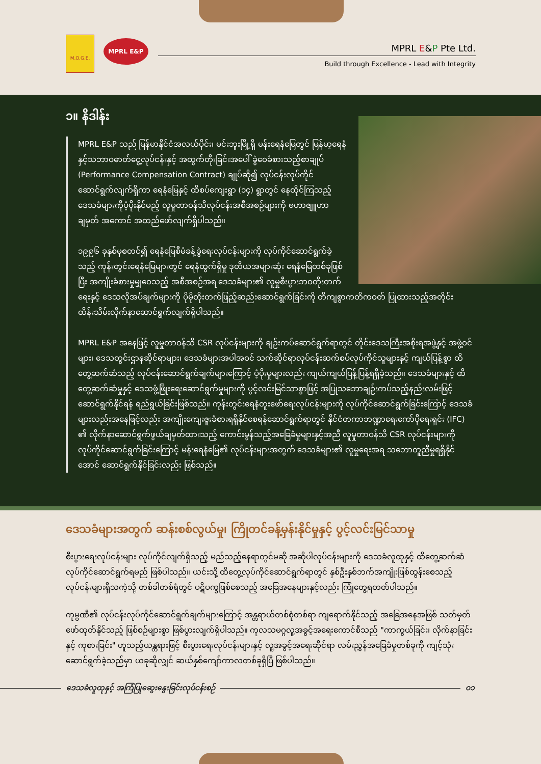M.O.G.E.
MPRL E&P
MPRL E&P Pte Ltd.
Build through Excellence - Lead with Integrity
၁။ နိဒါန်း
MPRL E&P သည် မြန်မာနိုင်ငံအလယ်ပိုင်း၊ မင်းဘူးမြို့ရှိ မန်းရေနံမြေတွင် မြန်မာ့ရေနံနှင့်သဘာဝဓာတ်ငွေ့လုပ်ငန်းနှင့် အထွက်တိုးခြင်းအပေါ် ခွဲဝေခံစားသည့်စာချုပ် (Performance Compensation Contract) ချုပ်ဆို၍ လုပ်ငန်းလုပ်ကိုင်ဆောင်ရွက်လျက်ရှိကာ ရေနံမြေနှင့် ထိစပ်ကျေးရွာ (၁၄) ရွာတွင် နေထိုင်ကြသည့် ဒေသခံများကိုပံ့ပိုးနိုင်မည့် လူမှုတာဝန်သိလုပ်ငန်းအစီအစဉ်များကို ဗဟာဇျူဟာချမှတ် အကောင် အထည်ဖော်လျက်ရှိပါသည်။
၁၉၉၆ ခုနှစ်မှစတင်၍ ရေနံမြေစီမံခန့်ခွဲရေးလုပ်ငန်းများကို လုပ်ကိုင်ဆောင်ရွက်ခဲ့သည့် ကုန်းတွင်းရေနံမြေများတွင် ရေနံထွက်ရှိမှု ဒုတိယအများဆုံး ရေနံမြေတစ်ခုဖြစ်ပြီး အကျိုးခံစားမှုမျှဝေသည့် အစီအစဉ်အရ ဒေသခံများ၏ လူမှုစီးပွားဘဝတိုးတက်ရေးနှင့် ဒေသလိုအပ်ချက်များကို ပိုမိုတိုးတက်ဖြည့်ဆည်းဆောင်ရွက်ခြင်းကို တိကျစွာကတိကဝတ် ပြုထားသည့်အတိုင်း ထိန်းသိမ်းလိုက်နာဆောင်ရွက်လျက်ရှိပါသည်။
MPRL E&P အနေဖြင့် လူမှုတာဝန်သိ CSR လုပ်ငန်းများကို ချဉ်းကပ်ဆောင်ရွက်ရာတွင် တိုင်းဒေသကြီးအစိုးရအဖွဲ့နှင့် အဖွဲ့ဝင်များ၊ ဒေသတွင်းဌာနဆိုင်ရာများ၊ ဒေသခံများအပါအဝင် သက်ဆိုင်ရာလုပ်ငန်းဆက်စပ်လုပ်ကိုင်သူများနှင့် ကျယ်ပြန့်စွာ ထိတွေ့ဆက်ဆံသည့် လုပ်ငန်းဆောင်ရွက်ချက်များကြောင့် ပံ့ပိုးမှုများလည်း ကျယ်ကျယ်ပြန့်ပြန့်ရရှိခဲ့သည်။ ဒေသခံများနှင့် ထိတွေ့ဆက်ဆံမှုနှင့် ဒေသဖွံ့ဖြိုးရေးဆောင်ရွက်မှုများကို ပွင့်လင်းမြင်သာစွာဖြင့် အပြုသဘောချဉ်းကပ်သည့်နည်းလမ်းဖြင့် ဆောင်ရွက်နိုင်ရန် ရည်ရွယ်ခြင်းဖြစ်သည်။ ကုန်းတွင်းရေနံတူးဖော်ရေးလုပ်ငန်းများကို လုပ်ကိုင်ဆောင်ရွက်ခြင်းကြောင့် ဒေသခံများလည်းအနေဖြင့်လည်း အကျိုးကျေးဇူးခံစားရရှိနိုင်စေရန်ဆောင်ရွက်ရာတွင် နိုင်ငံတကာဘဏ္ဍာရေးကော်ပိုရေးရှင်း (IFC) ၏ လိုက်နာဆောင်ရွက်ဖွယ်ချမှတ်ထားသည့် ကောင်းမွန်သည့်အခြေခံမှုများနှင့်အညီ လူမှုတာဝန်သိ CSR လုပ်ငန်းများကို လုပ်ကိုင်ဆောင်ရွက်ခြင်းကြောင့် မန်းရေနံမြေ၏ လုပ်ငန်းများအတွက် ဒေသခံများ၏ လူမှုရေးအရ သဘောတူညီမှုရရှိနိုင်အောင် ဆောင်ရွက်နိုင်ခြင်းလည်း ဖြစ်သည်။
ဒေသခံများအတွက် ဆန်းစစ်လွယ်မှု၊ ကြိုတင်ခန့်မှန်းနိုင်မှုနှင့် ပွင့်လင်းမြင်သာမှု
စီးပွားရေးလုပ်ငန်းများ လုပ်ကိုင်လျက်ရှိသည့် မည်သည့်နေရာတွင်မဆို အဆိုပါလုပ်ငန်းများကို ဒေသခံလူထုနှင့် ထိတွေ့ဆက်ဆံလုပ်ကိုင်ဆောင်ရွက်ရမည် ဖြစ်ပါသည်။ ယင်းသို့ ထိတွေ့လုပ်ကိုင်ဆောင်ရွက်ရာတွင် နှစ်ဦးနှစ်ဘက်အကျိုးဖြစ်ထွန်းစေသည့် လုပ်ငန်းများရှိသကဲ့သို့ တစ်ခါတစ်ရံတွင် ပဋိပက္ခဖြစ်စေသည့် အခြေအနေများနှင့်လည်း ကြုံတွေ့ရတတ်ပါသည်။
ကုမ္ပဏီ၏ လုပ်ငန်းလုပ်ကိုင်ဆောင်ရွက်ချက်များကြောင့် အန္တရာယ်တစ်စုံတစ်ရာ ကျရောက်နိုင်သည့် အခြေအနေအဖြစ် သတ်မှတ်ဖော်ထုတ်နိုင်သည့် ဖြစ်စဉ်များစွာ ဖြစ်ပွားလျက်ရှိပါသည်။ ကုလသမဂ္ဂလူ့အခွင့်အရေးကောင်စီသည် "ကာကွယ်ခြင်း၊ လိုက်နာခြင်းနှင့် ကုစားခြင်း" ဟူသည့်ယန္တရားဖြင့် စီးပွားရေးလုပ်ငန်းများနှင့် လူ့အခွင့်အရေးဆိုင်ရာ လမ်းညွှန်အခြေခံမှုတစ်ခုကို ကျင့်သုံးဆောင်ရွက်ခဲ့သည်မှာ ယခုဆိုလျှင် ဆယ်နှစ်ကျော်ကာလတစ်ခုရှိပြီ ဖြစ်ပါသည်။
ဒေသခံလူထုနှင့် အကြံပြုဆွေးနွေးခြင်းလုပ်ငန်းစဉ် ၀၁